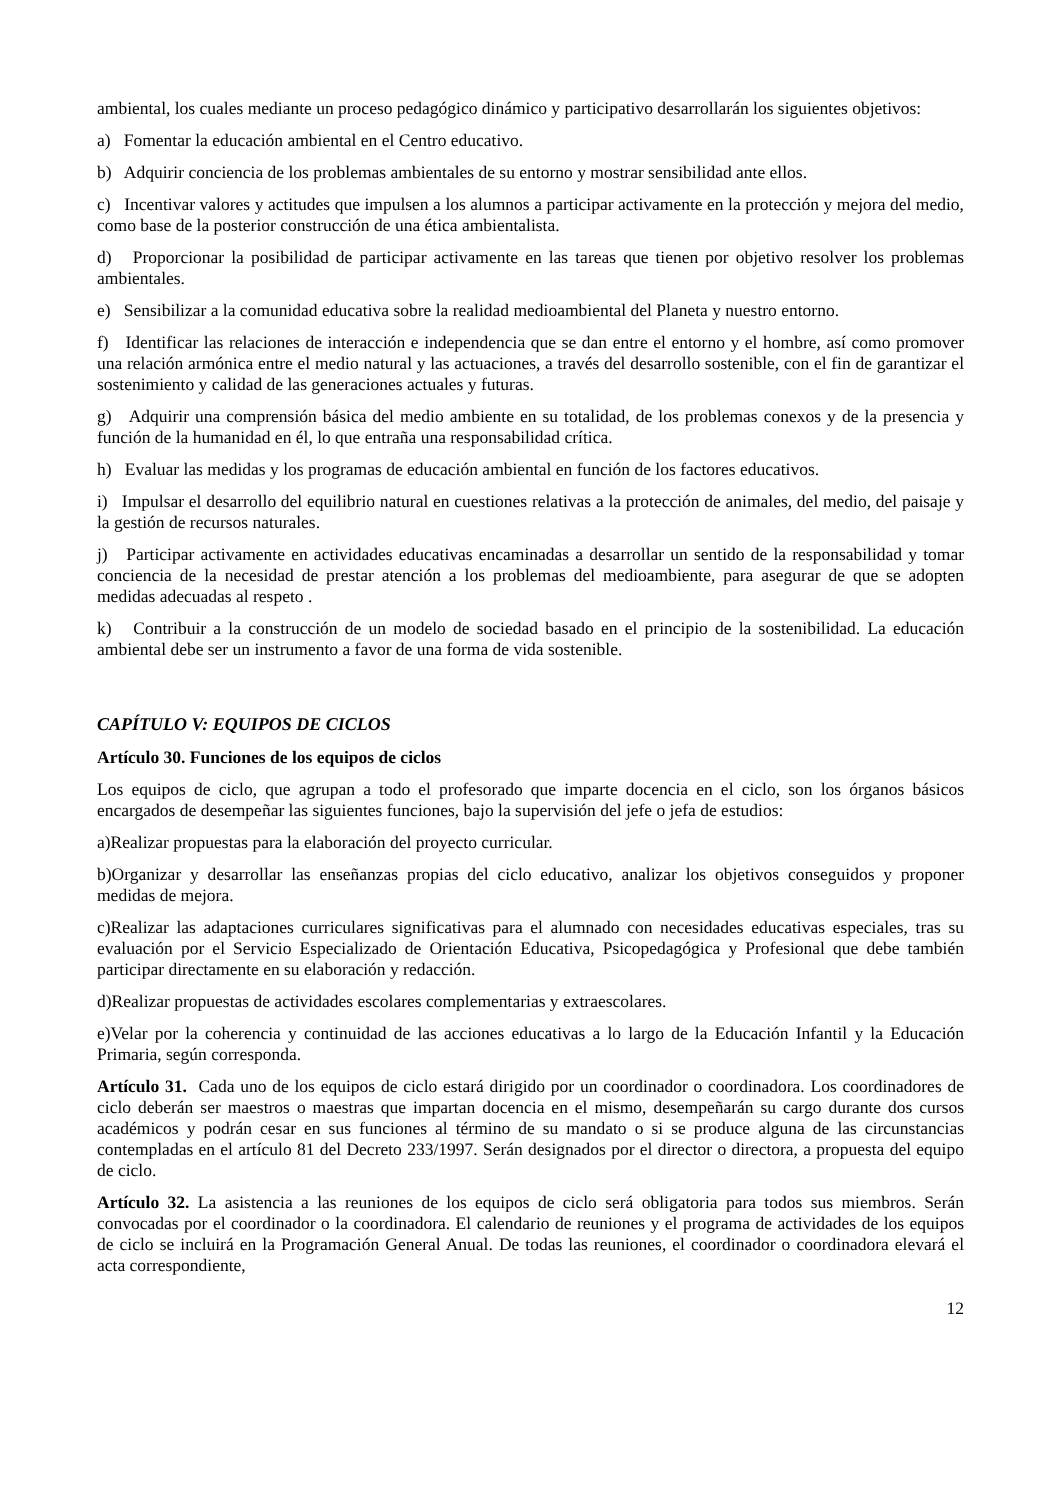ambiental, los cuales mediante un proceso pedagógico dinámico y participativo desarrollarán los siguientes objetivos:
a) Fomentar la educación ambiental en el Centro educativo.
b) Adquirir conciencia de los problemas ambientales de su entorno y mostrar sensibilidad ante ellos.
c) Incentivar valores y actitudes que impulsen a los alumnos a participar activamente en la protección y mejora del medio, como base de la posterior construcción de una ética ambientalista.
d) Proporcionar la posibilidad de participar activamente en las tareas que tienen por objetivo resolver los problemas ambientales.
e) Sensibilizar a la comunidad educativa sobre la realidad medioambiental del Planeta y nuestro entorno.
f) Identificar las relaciones de interacción e independencia que se dan entre el entorno y el hombre, así como promover una relación armónica entre el medio natural y las actuaciones, a través del desarrollo sostenible, con el fin de garantizar el sostenimiento y calidad de las generaciones actuales y futuras.
g) Adquirir una comprensión básica del medio ambiente en su totalidad, de los problemas conexos y de la presencia y función de la humanidad en él, lo que entraña una responsabilidad crítica.
h) Evaluar las medidas y los programas de educación ambiental en función de los factores educativos.
i) Impulsar el desarrollo del equilibrio natural en cuestiones relativas a la protección de animales, del medio, del paisaje y la gestión de recursos naturales.
j) Participar activamente en actividades educativas encaminadas a desarrollar un sentido de la responsabilidad y tomar conciencia de la necesidad de prestar atención a los problemas del medioambiente, para asegurar de que se adopten medidas adecuadas al respeto .
k) Contribuir a la construcción de un modelo de sociedad basado en el principio de la sostenibilidad. La educación ambiental debe ser un instrumento a favor de una forma de vida sostenible.
CAPÍTULO V: EQUIPOS DE CICLOS
Artículo 30. Funciones de los equipos de ciclos
Los equipos de ciclo, que agrupan a todo el profesorado que imparte docencia en el ciclo, son los órganos básicos encargados de desempeñar las siguientes funciones, bajo la supervisión del jefe o jefa de estudios:
a)Realizar propuestas para la elaboración del proyecto curricular.
b)Organizar y desarrollar las enseñanzas propias del ciclo educativo, analizar los objetivos conseguidos y proponer medidas de mejora.
c)Realizar las adaptaciones curriculares significativas para el alumnado con necesidades educativas especiales, tras su evaluación por el Servicio Especializado de Orientación Educativa, Psicopedagógica y Profesional que debe también participar directamente en su elaboración y redacción.
d)Realizar propuestas de actividades escolares complementarias y extraescolares.
e)Velar por la coherencia y continuidad de las acciones educativas a lo largo de la Educación Infantil y la Educación Primaria, según corresponda.
Artículo 31. Cada uno de los equipos de ciclo estará dirigido por un coordinador o coordinadora. Los coordinadores de ciclo deberán ser maestros o maestras que impartan docencia en el mismo, desempeñarán su cargo durante dos cursos académicos y podrán cesar en sus funciones al término de su mandato o si se produce alguna de las circunstancias contempladas en el artículo 81 del Decreto 233/1997. Serán designados por el director o directora, a propuesta del equipo de ciclo.
Artículo 32. La asistencia a las reuniones de los equipos de ciclo será obligatoria para todos sus miembros. Serán convocadas por el coordinador o la coordinadora. El calendario de reuniones y el programa de actividades de los equipos de ciclo se incluirá en la Programación General Anual. De todas las reuniones, el coordinador o coordinadora elevará el acta correspondiente,
12